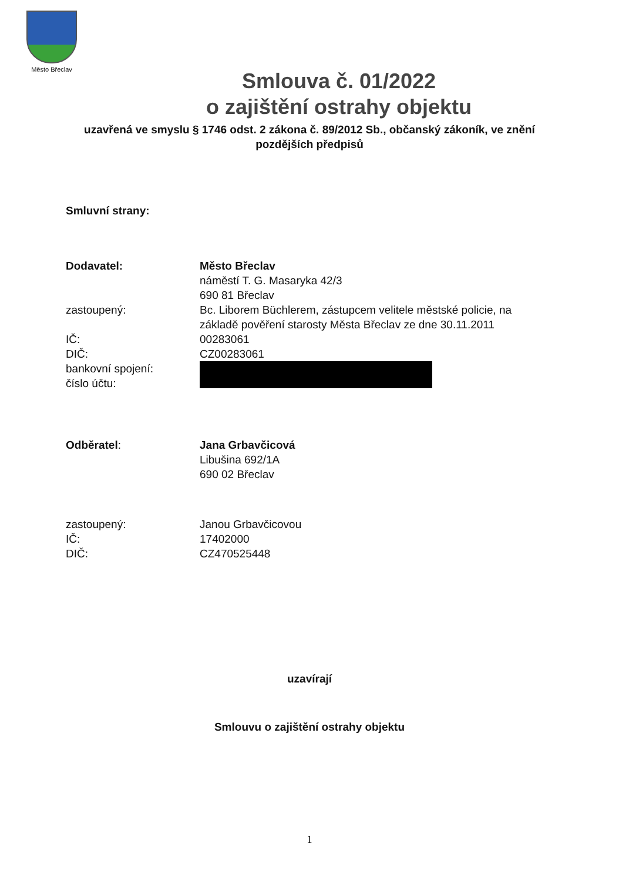Město Břeclav
Smlouva č. 01/2022
o zajištění ostrahy objektu
uzavřená ve smyslu § 1746 odst. 2 zákona č. 89/2012 Sb., občanský zákoník, ve znění pozdějších předpisů
Smluvní strany:
Dodavatel: Město Břeclav
náměstí T. G. Masaryka 42/3
690 81 Břeclav
zastoupený: Bc. Liborem Büchlerem, zástupcem velitele městské policie, na základě pověření starosty Města Břeclav ze dne 30.11.2011
IČ: 00283061
DIČ: CZ00283061
bankovní spojení:
číslo účtu:
Odběratel: Jana Grbavčicová
Libušina 692/1A
690 02 Břeclav
zastoupený: Janou Grbavčicovou
IČ: 17402000
DIČ: CZ470525448
uzavírají
Smlouvu o zajištění ostrahy objektu
1